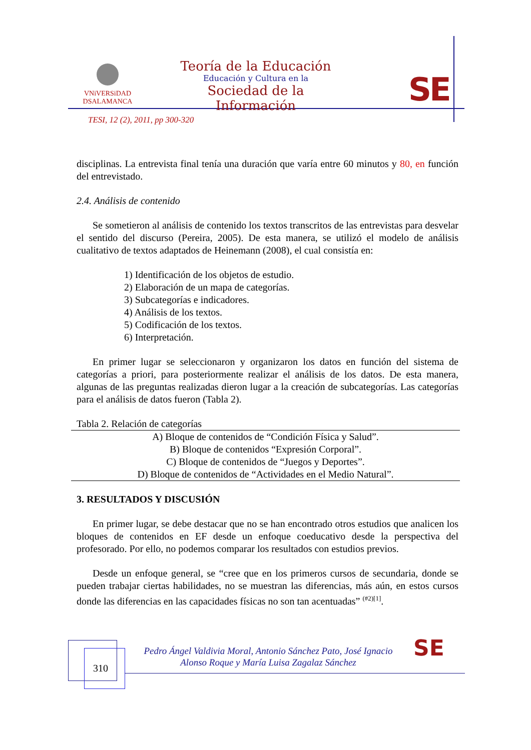VNiVERSiDAD
DSALAMANCA
Teoría de la Educación
Educación y Cultura en la
Sociedad de la Información
SE
TESI, 12 (2), 2011, pp 300-320
disciplinas. La entrevista final tenía una duración que varía entre 60 minutos y 80, en función del entrevistado.
2.4. Análisis de contenido
Se sometieron al análisis de contenido los textos transcritos de las entrevistas para desvelar el sentido del discurso (Pereira, 2005). De esta manera, se utilizó el modelo de análisis cualitativo de textos adaptados de Heinemann (2008), el cual consistía en:
1) Identificación de los objetos de estudio.
2) Elaboración de un mapa de categorías.
3) Subcategorías e indicadores.
4) Análisis de los textos.
5) Codificación de los textos.
6) Interpretación.
En primer lugar se seleccionaron y organizaron los datos en función del sistema de categorías a priori, para posteriormente realizar el análisis de los datos. De esta manera, algunas de las preguntas realizadas dieron lugar a la creación de subcategorías. Las categorías para el análisis de datos fueron (Tabla 2).
Tabla 2. Relación de categorías
| A) Bloque de contenidos de “Condición Física y Salud”. |
| B) Bloque de contenidos “Expresión Corporal”. |
| C) Bloque de contenidos de “Juegos y Deportes”. |
| D) Bloque de contenidos de “Actividades en el Medio Natural”. |
3. RESULTADOS Y DISCUSIÓN
En primer lugar, se debe destacar que no se han encontrado otros estudios que analicen los bloques de contenidos en EF desde un enfoque coeducativo desde la perspectiva del profesorado. Por ello, no podemos comparar los resultados con estudios previos.
Desde un enfoque general, se “cree que en los primeros cursos de secundaria, donde se pueden trabajar ciertas habilidades, no se muestran las diferencias, más aún, en estos cursos donde las diferencias en las capacidades físicas no son tan acentuadas” <sup>(#2)[1]</sup>.
310
Pedro Ángel Valdivia Moral, Antonio Sánchez Pato, José Ignacio Alonso Roque y María Luisa Zagalaz Sánchez
SE